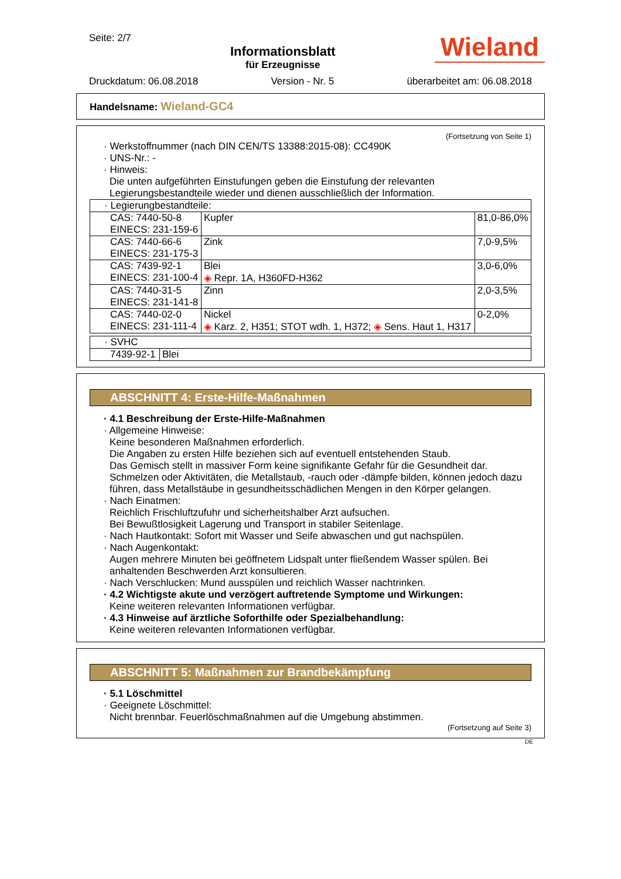Seite: 2/7
Informationsblatt
für Erzeugnisse
Wieland
Druckdatum: 06.08.2018 Version - Nr. 5 überarbeitet am: 06.08.2018
Handelsname: Wieland-GC4
(Fortsetzung von Seite 1)
· Werkstoffnummer (nach DIN CEN/TS 13388:2015-08): CC490K
· UNS-Nr.: -
· Hinweis:
Die unten aufgeführten Einstufungen geben die Einstufung der relevanten Legierungsbestandteile wieder und dienen ausschließlich der Information.
| · Legierungbestandteile: | | |
| CAS: 7440-50-8 EINECS: 231-159-6 | Kupfer | 81,0-86,0% |
| CAS: 7440-66-6 EINECS: 231-175-3 | Zink | 7,0-9,5% |
| CAS: 7439-92-1 EINECS: 231-100-4 | Blei ◈ Repr. 1A, H360FD-H362 | 3,0-6,0% |
| CAS: 7440-31-5 EINECS: 231-141-8 | Zinn | 2,0-3,5% |
| CAS: 7440-02-0 EINECS: 231-111-4 | Nickel ◈ Karz. 2, H351; STOT wdh. 1, H372; ◈ Sens. Haut 1, H317 | 0-2,0% |
| · SVHC | |
| 7439-92-1 | Blei |
ABSCHNITT 4: Erste-Hilfe-Maßnahmen
· 4.1 Beschreibung der Erste-Hilfe-Maßnahmen
· Allgemeine Hinweise:
Keine besonderen Maßnahmen erforderlich.
Die Angaben zu ersten Hilfe beziehen sich auf eventuell entstehenden Staub.
Das Gemisch stellt in massiver Form keine signifikante Gefahr für die Gesundheit dar. Schmelzen oder Aktivitäten, die Metallstaub, -rauch oder -dämpfe bilden, können jedoch dazu führen, dass Metallstäube in gesundheitsschädlichen Mengen in den Körper gelangen.
· Nach Einatmen:
Reichlich Frischluftzufuhr und sicherheitshalber Arzt aufsuchen.
Bei Bewußtlosigkeit Lagerung und Transport in stabiler Seitenlage.
· Nach Hautkontakt: Sofort mit Wasser und Seife abwaschen und gut nachspülen.
· Nach Augenkontakt:
Augen mehrere Minuten bei geöffnetem Lidspalt unter fließendem Wasser spülen. Bei anhaltenden Beschwerden Arzt konsultieren.
· Nach Verschlucken: Mund ausspülen und reichlich Wasser nachtrinken.
· 4.2 Wichtigste akute und verzögert auftretende Symptome und Wirkungen:
Keine weiteren relevanten Informationen verfügbar.
· 4.3 Hinweise auf ärztliche Soforthilfe oder Spezialbehandlung:
Keine weiteren relevanten Informationen verfügbar.
ABSCHNITT 5: Maßnahmen zur Brandbekämpfung
· 5.1 Löschmittel
· Geeignete Löschmittel:
Nicht brennbar. Feuerlöschmaßnahmen auf die Umgebung abstimmen.
(Fortsetzung auf Seite 3)
DE